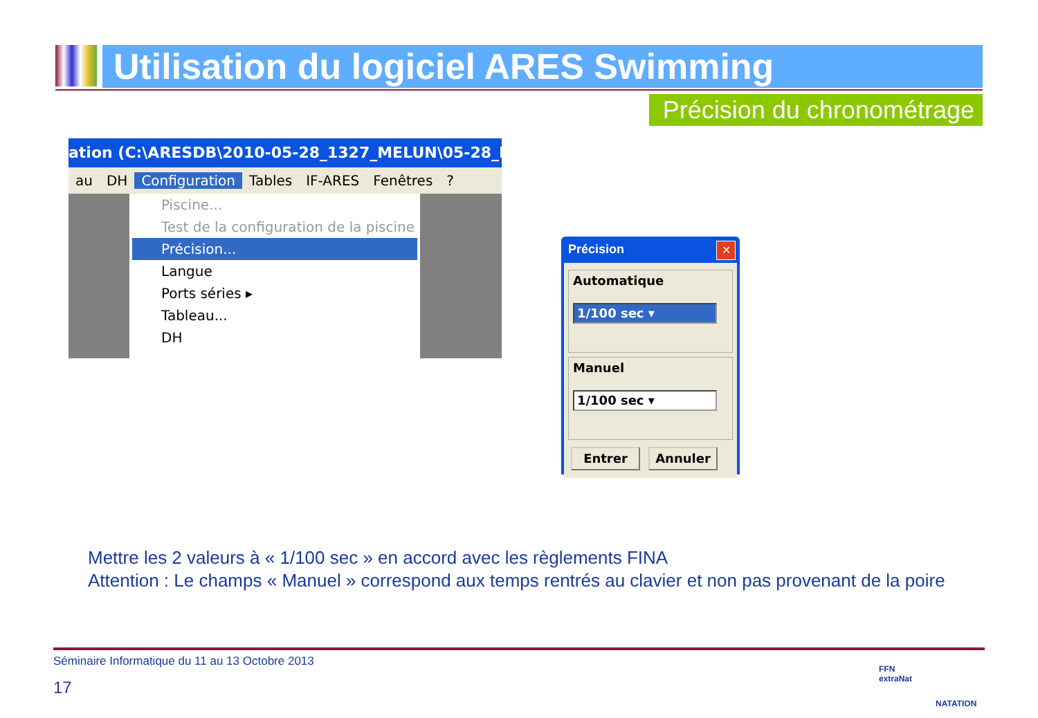Utilisation du logiciel ARES Swimming
Précision du chronométrage
ation (C:\ARESDB\2010-05-28_1327_MELUN\05-28_R
au DH Configuration Tables IF-ARES Fenêtres?
Piscine...
Test de la configuration de la piscine
Précision...
Langue
Ports séries ▸
Tableau...
DH
Précision
✕
Automatique
1/100 sec ▾
Manuel
1/100 sec ▾
Entrer Annuler
Mettre les 2 valeurs à « 1/100 sec » en accord avec les règlements FINA
Attention : Le champs « Manuel » correspond aux temps rentrés au clavier et non pas provenant de la poire
Séminaire Informatique du 11 au 13 Octobre 2013
17
FFN
extraNat
NATATION